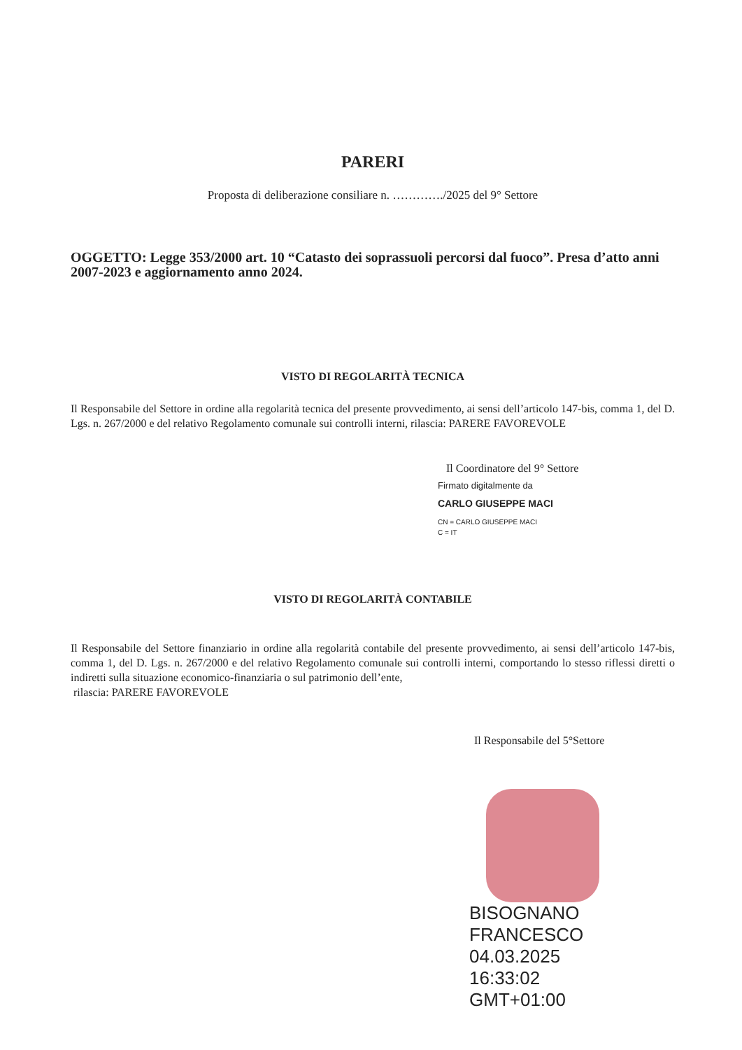PARERI
Proposta di deliberazione consiliare n. …………./2025 del 9° Settore
OGGETTO: Legge 353/2000 art. 10 “Catasto dei soprassuoli percorsi dal fuoco”. Presa d’atto anni 2007-2023 e aggiornamento anno 2024.
VISTO DI REGOLARITÀ TECNICA
Il Responsabile del Settore in ordine alla regolarità tecnica del presente provvedimento, ai sensi dell’articolo 147-bis, comma 1, del D. Lgs. n. 267/2000 e del relativo Regolamento comunale sui controlli interni, rilascia: PARERE FAVOREVOLE
Il Coordinatore del 9° Settore
Firmato digitalmente da
CARLO GIUSEPPE MACI
CN = CARLO GIUSEPPE MACI
C = IT
VISTO DI REGOLARITÀ CONTABILE
Il Responsabile del Settore finanziario in ordine alla regolarità contabile del presente provvedimento, ai sensi dell’articolo 147-bis, comma 1, del D. Lgs. n. 267/2000 e del relativo Regolamento comunale sui controlli interni, comportando lo stesso riflessi diretti o indiretti sulla situazione economico-finanziaria o sul patrimonio dell’ente,
rilascia: PARERE FAVOREVOLE
Il Responsabile del 5°Settore
BISOGNANO
FRANCESCO
04.03.2025
16:33:02
GMT+01:00